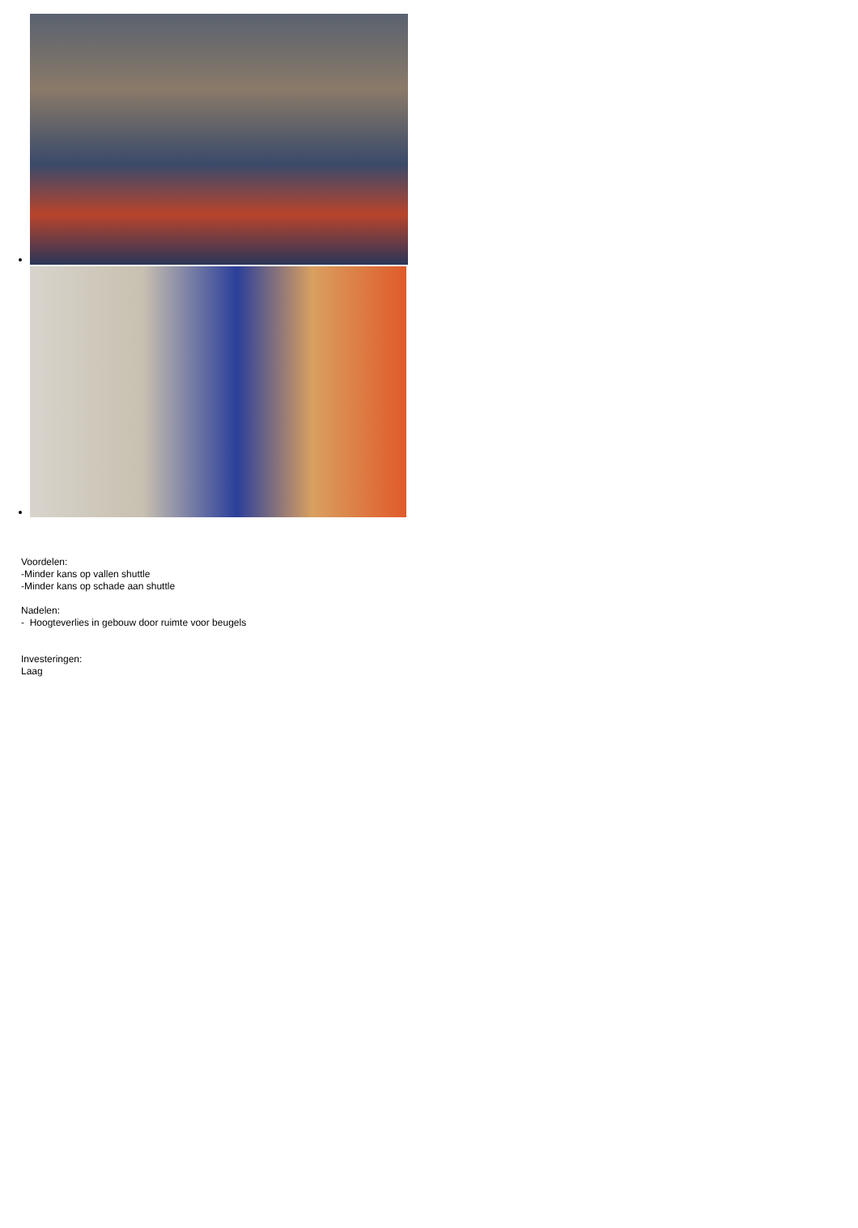Voordelen:
-Minder kans op vallen shuttle
-Minder kans op schade aan shuttle
Nadelen:
- Hoogteverlies in gebouw door ruimte voor beugels
Investeringen:
Laag